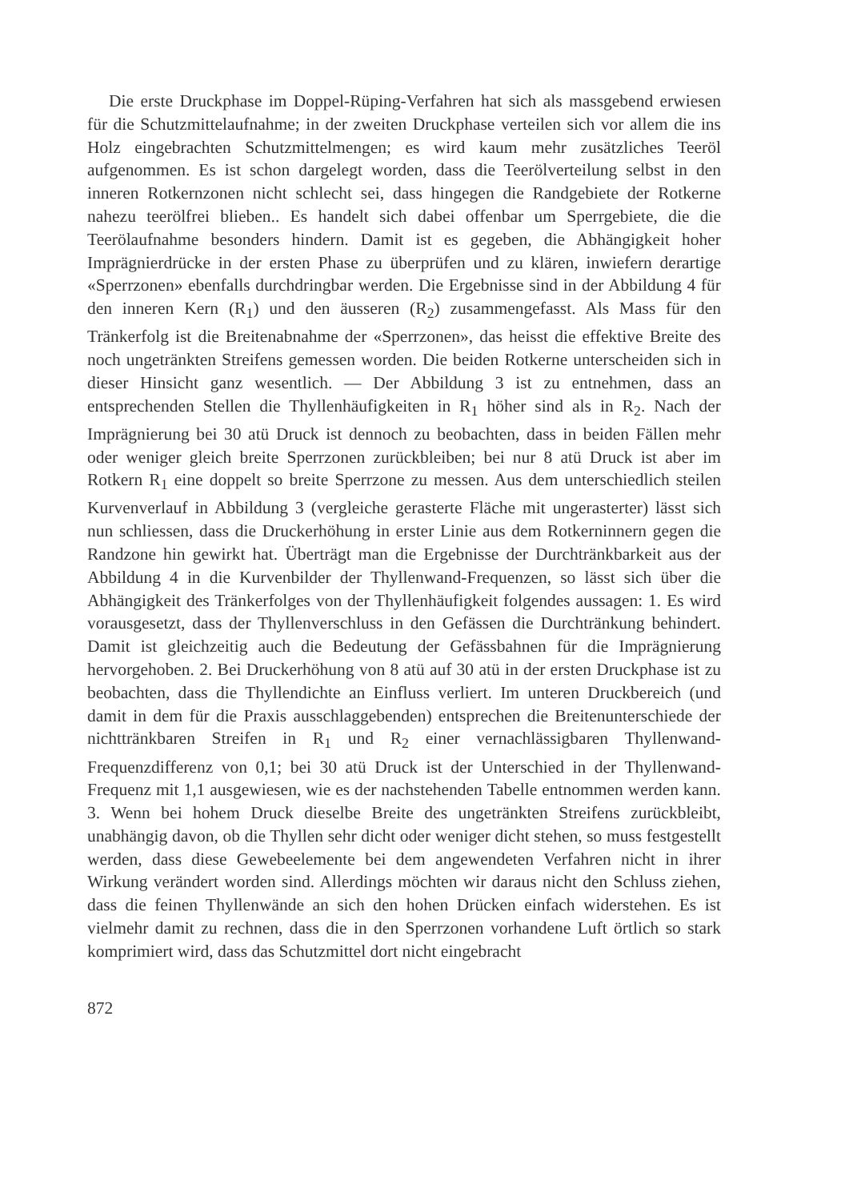Die erste Druckphase im Doppel-Rüping-Verfahren hat sich als massgebend erwiesen für die Schutzmittelaufnahme; in der zweiten Druckphase verteilen sich vor allem die ins Holz eingebrachten Schutzmittelmengen; es wird kaum mehr zusätzliches Teeröl aufgenommen. Es ist schon dargelegt worden, dass die Teerölverteilung selbst in den inneren Rotkernzonen nicht schlecht sei, dass hingegen die Randgebiete der Rotkerne nahezu teerölfrei blieben.. Es handelt sich dabei offenbar um Sperrgebiete, die die Teerölaufnahme besonders hindern. Damit ist es gegeben, die Abhängigkeit hoher Imprägnierdrücke in der ersten Phase zu überprüfen und zu klären, inwiefern derartige «Sperrzonen» ebenfalls durchdringbar werden. Die Ergebnisse sind in der Abbildung 4 für den inneren Kern (R<sub>1</sub>) und den äusseren (R<sub>2</sub>) zusammengefasst. Als Mass für den Tränkerfolg ist die Breitenabnahme der «Sperrzonen», das heisst die effektive Breite des noch ungetränkten Streifens gemessen worden. Die beiden Rotkerne unterscheiden sich in dieser Hinsicht ganz wesentlich. — Der Abbildung 3 ist zu entnehmen, dass an entsprechenden Stellen die Thyllenhäufigkeiten in R<sub>1</sub> höher sind als in R<sub>2</sub>. Nach der Imprägnierung bei 30 atü Druck ist dennoch zu beobachten, dass in beiden Fällen mehr oder weniger gleich breite Sperrzonen zurückbleiben; bei nur 8 atü Druck ist aber im Rotkern R<sub>1</sub> eine doppelt so breite Sperrzone zu messen. Aus dem unterschiedlich steilen Kurvenverlauf in Abbildung 3 (vergleiche gerasterte Fläche mit ungerasterter) lässt sich nun schliessen, dass die Druckerhöhung in erster Linie aus dem Rotkerninnern gegen die Randzone hin gewirkt hat. Überträgt man die Ergebnisse der Durchtränkbarkeit aus der Abbildung 4 in die Kurvenbilder der Thyllenwand-Frequenzen, so lässt sich über die Abhängigkeit des Tränkerfolges von der Thyllenhäufigkeit folgendes aussagen: 1. Es wird vorausgesetzt, dass der Thyllenverschluss in den Gefässen die Durchtränkung behindert. Damit ist gleichzeitig auch die Bedeutung der Gefässbahnen für die Imprägnierung hervorgehoben. 2. Bei Druckerhöhung von 8 atü auf 30 atü in der ersten Druckphase ist zu beobachten, dass die Thyllendichte an Einfluss verliert. Im unteren Druckbereich (und damit in dem für die Praxis ausschlaggebenden) entsprechen die Breitenunterschiede der nichttränkbaren Streifen in R<sub>1</sub> und R<sub>2</sub> einer vernachlässigbaren Thyllenwand-Frequenzdifferenz von 0,1; bei 30 atü Druck ist der Unterschied in der Thyllenwand-Frequenz mit 1,1 ausgewiesen, wie es der nachstehenden Tabelle entnommen werden kann. 3. Wenn bei hohem Druck dieselbe Breite des ungetränkten Streifens zurückbleibt, unabhängig davon, ob die Thyllen sehr dicht oder weniger dicht stehen, so muss festgestellt werden, dass diese Gewebeelemente bei dem angewendeten Verfahren nicht in ihrer Wirkung verändert worden sind. Allerdings möchten wir daraus nicht den Schluss ziehen, dass die feinen Thyllenwände an sich den hohen Drücken einfach widerstehen. Es ist vielmehr damit zu rechnen, dass die in den Sperrzonen vorhandene Luft örtlich so stark komprimiert wird, dass das Schutzmittel dort nicht eingebracht
872